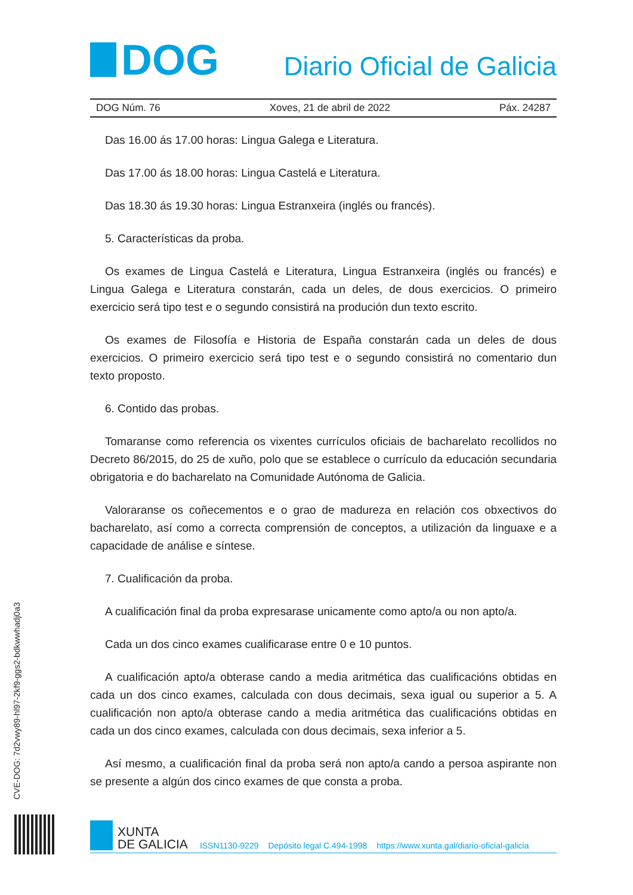DOG
Diario Oficial de Galicia
DOG Núm. 76 Xoves, 21 de abril de 2022 Páx. 24287
Das 16.00 ás 17.00 horas: Lingua Galega e Literatura.
Das 17.00 ás 18.00 horas: Lingua Castelá e Literatura.
Das 18.30 ás 19.30 horas: Lingua Estranxeira (inglés ou francés).
5. Características da proba.
Os exames de Lingua Castelá e Literatura, Lingua Estranxeira (inglés ou francés) e Lingua Galega e Literatura constarán, cada un deles, de dous exercicios. O primeiro exercicio será tipo test e o segundo consistirá na produción dun texto escrito.
Os exames de Filosofía e Historia de España constarán cada un deles de dous exercicios. O primeiro exercicio será tipo test e o segundo consistirá no comentario dun texto proposto.
6. Contido das probas.
Tomaranse como referencia os vixentes currículos oficiais de bacharelato recollidos no Decreto 86/2015, do 25 de xuño, polo que se establece o currículo da educación secundaria obrigatoria e do bacharelato na Comunidade Autónoma de Galicia.
Valoraranse os coñecementos e o grao de madureza en relación cos obxectivos do bacharelato, así como a correcta comprensión de conceptos, a utilización da linguaxe e a capacidade de análise e síntese.
7. Cualificación da proba.
A cualificación final da proba expresarase unicamente como apto/a ou non apto/a.
Cada un dos cinco exames cualificarase entre 0 e 10 puntos.
A cualificación apto/a obterase cando a media aritmética das cualificacións obtidas en cada un dos cinco exames, calculada con dous decimais, sexa igual ou superior a 5. A cualificación non apto/a obterase cando a media aritmética das cualificacións obtidas en cada un dos cinco exames, calculada con dous decimais, sexa inferior a 5.
Así mesmo, a cualificación final da proba será non apto/a cando a persoa aspirante non se presente a algún dos cinco exames de que consta a proba.
CVE-DOG: 7d2vwy89-hl97-2kf9-ggs2-bdkwwhadj0a3
XUNTA
DE GALICIA
ISSN1130-9229 Depósito legal C.494-1998 https://www.xunta.gal/diario-oficial-galicia